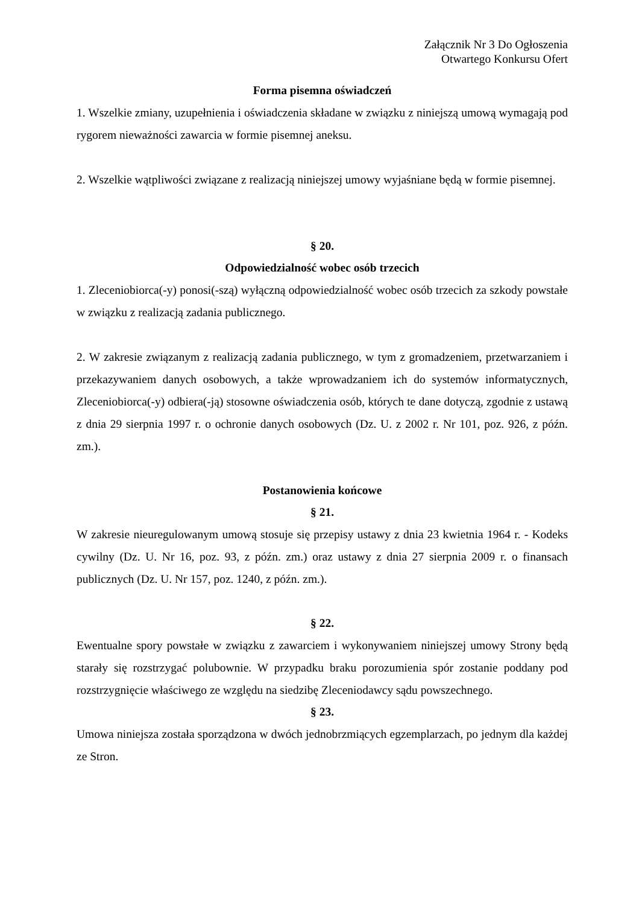Załącznik Nr 3 Do Ogłoszenia
Otwartego Konkursu Ofert
Forma pisemna oświadczeń
1. Wszelkie zmiany, uzupełnienia i oświadczenia składane w związku z niniejszą umową wymagają pod rygorem nieważności zawarcia w formie pisemnej aneksu.
2. Wszelkie wątpliwości związane z realizacją niniejszej umowy wyjaśniane będą w formie pisemnej.
§ 20.
Odpowiedzialność wobec osób trzecich
1. Zleceniobiorca(-y) ponosi(-szą) wyłączną odpowiedzialność wobec osób trzecich za szkody powstałe w związku z realizacją zadania publicznego.
2. W zakresie związanym z realizacją zadania publicznego, w tym z gromadzeniem, przetwarzaniem i przekazywaniem danych osobowych, a także wprowadzaniem ich do systemów informatycznych, Zleceniobiorca(-y) odbiera(-ją) stosowne oświadczenia osób, których te dane dotyczą, zgodnie z ustawą z dnia 29 sierpnia 1997 r. o ochronie danych osobowych (Dz. U. z 2002 r. Nr 101, poz. 926, z późn. zm.).
Postanowienia końcowe
§ 21.
W zakresie nieuregulowanym umową stosuje się przepisy ustawy z dnia 23 kwietnia 1964 r. - Kodeks cywilny (Dz. U. Nr 16, poz. 93, z późn. zm.) oraz ustawy z dnia 27 sierpnia 2009 r. o finansach publicznych (Dz. U. Nr 157, poz. 1240, z późn. zm.).
§ 22.
Ewentualne spory powstałe w związku z zawarciem i wykonywaniem niniejszej umowy Strony będą starały się rozstrzygać polubownie. W przypadku braku porozumienia spór zostanie poddany pod rozstrzygnięcie właściwego ze względu na siedzibę Zleceniodawcy sądu powszechnego.
§ 23.
Umowa niniejsza została sporządzona w dwóch jednobrzmiących egzemplarzach, po jednym dla każdej ze Stron.